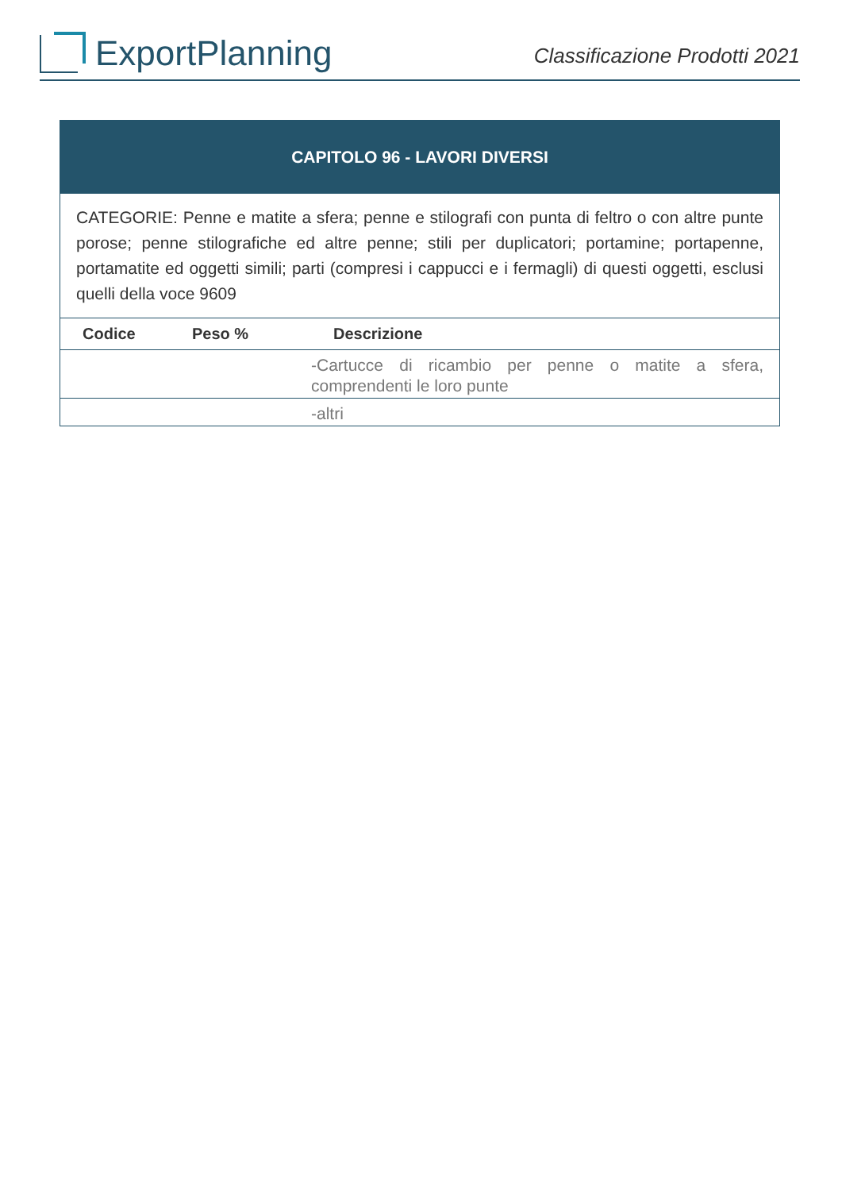ExportPlanning
Classificazione Prodotti 2021
| CAPITOLO 96 - LAVORI DIVERSI | | |
| CATEGORIE: Penne e matite a sfera; penne e stilografi con punta di feltro o con altre punte porose; penne stilografiche ed altre penne; stili per duplicatori; portamine; portapenne, portamatite ed oggetti simili; parti (compresi i cappucci e i fermagli) di questi oggetti, esclusi quelli della voce 9609 | | |
| Codice | Peso % | Descrizione |
| | | -Cartucce di ricambio per penne o matite a sfera, comprendenti le loro punte |
| | | -altri |